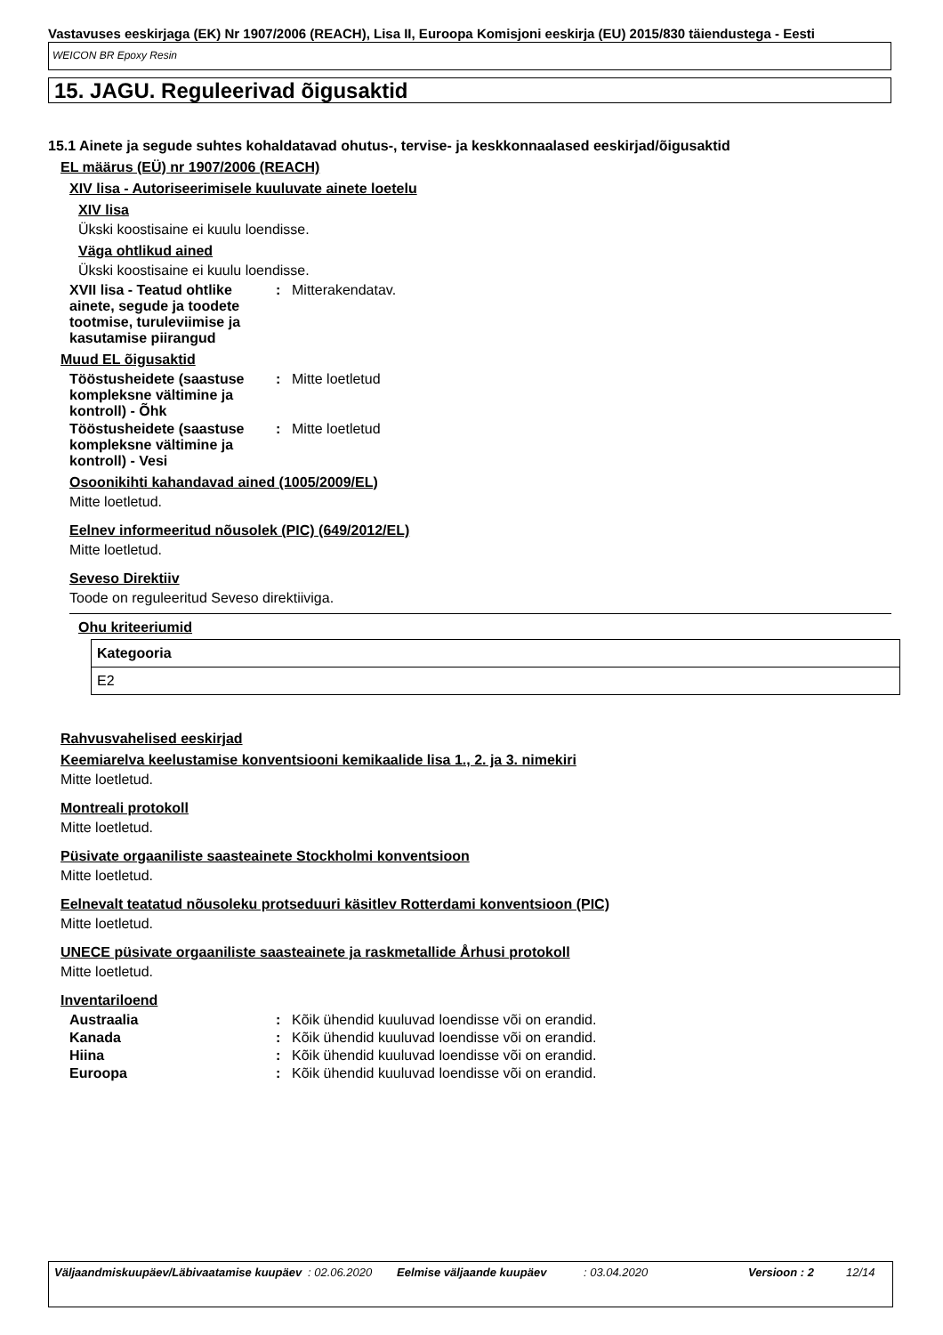Vastavuses eeskirjaga (EK) Nr 1907/2006 (REACH), Lisa II, Euroopa Komisjoni eeskirja (EU) 2015/830 täiendustega - Eesti
WEICON BR Epoxy Resin
15. JAGU. Reguleerivad õigusaktid
15.1 Ainete ja segude suhtes kohaldatavad ohutus-, tervise- ja keskkonnaalased eeskirjad/õigusaktid
EL määrus (EÜ) nr 1907/2006 (REACH)
XIV lisa - Autoriseerimisele kuuluvate ainete loetelu
XIV lisa
Ükski koostisaine ei kuulu loendisse.
Väga ohtlikud ained
Ükski koostisaine ei kuulu loendisse.
XVII lisa - Teatud ohtlike ainete, segude ja toodete tootmise, turuleviimise ja kasutamise piirangud
: Mitterakendatav.
Muud EL õigusaktid
Tööstusheidete (saastuse kompleksne vältimine ja kontroll) - Õhk
: Mitte loetletud
Tööstusheidete (saastuse kompleksne vältimine ja kontroll) - Vesi
: Mitte loetletud
Osoonikihti kahandavad ained (1005/2009/EL)
Mitte loetletud.
Eelnev informeeritud nõusolek (PIC) (649/2012/EL)
Mitte loetletud.
Seveso Direktiiv
Toode on reguleeritud Seveso direktiiviga.
Ohu kriteeriumid
| Kategooria |
| --- |
| E2 |
Rahvusvahelised eeskirjad
Keemiarelva keelustamise konventsiooni kemikaalide lisa 1., 2. ja 3. nimekiri
Mitte loetletud.
Montreali protokoll
Mitte loetletud.
Püsivate orgaaniliste saasteainete Stockholmi konventsioon
Mitte loetletud.
Eelnevalt teatatud nõusoleku protseduuri käsitlev Rotterdami konventsioon (PIC)
Mitte loetletud.
UNECE püsivate orgaaniliste saasteainete ja raskmetallide Århusi protokoll
Mitte loetletud.
Inventariloend
Austraalia : Kõik ühendid kuuluvad loendisse või on erandid.
Kanada : Kõik ühendid kuuluvad loendisse või on erandid.
Hiina : Kõik ühendid kuuluvad loendisse või on erandid.
Euroopa : Kõik ühendid kuuluvad loendisse või on erandid.
Väljaandmiskuupäev/Läbivaatamise kuupäev
: 02.06.2020 Eelmise väljaande kuupäev : 03.04.2020 Versioon : 2 12/14